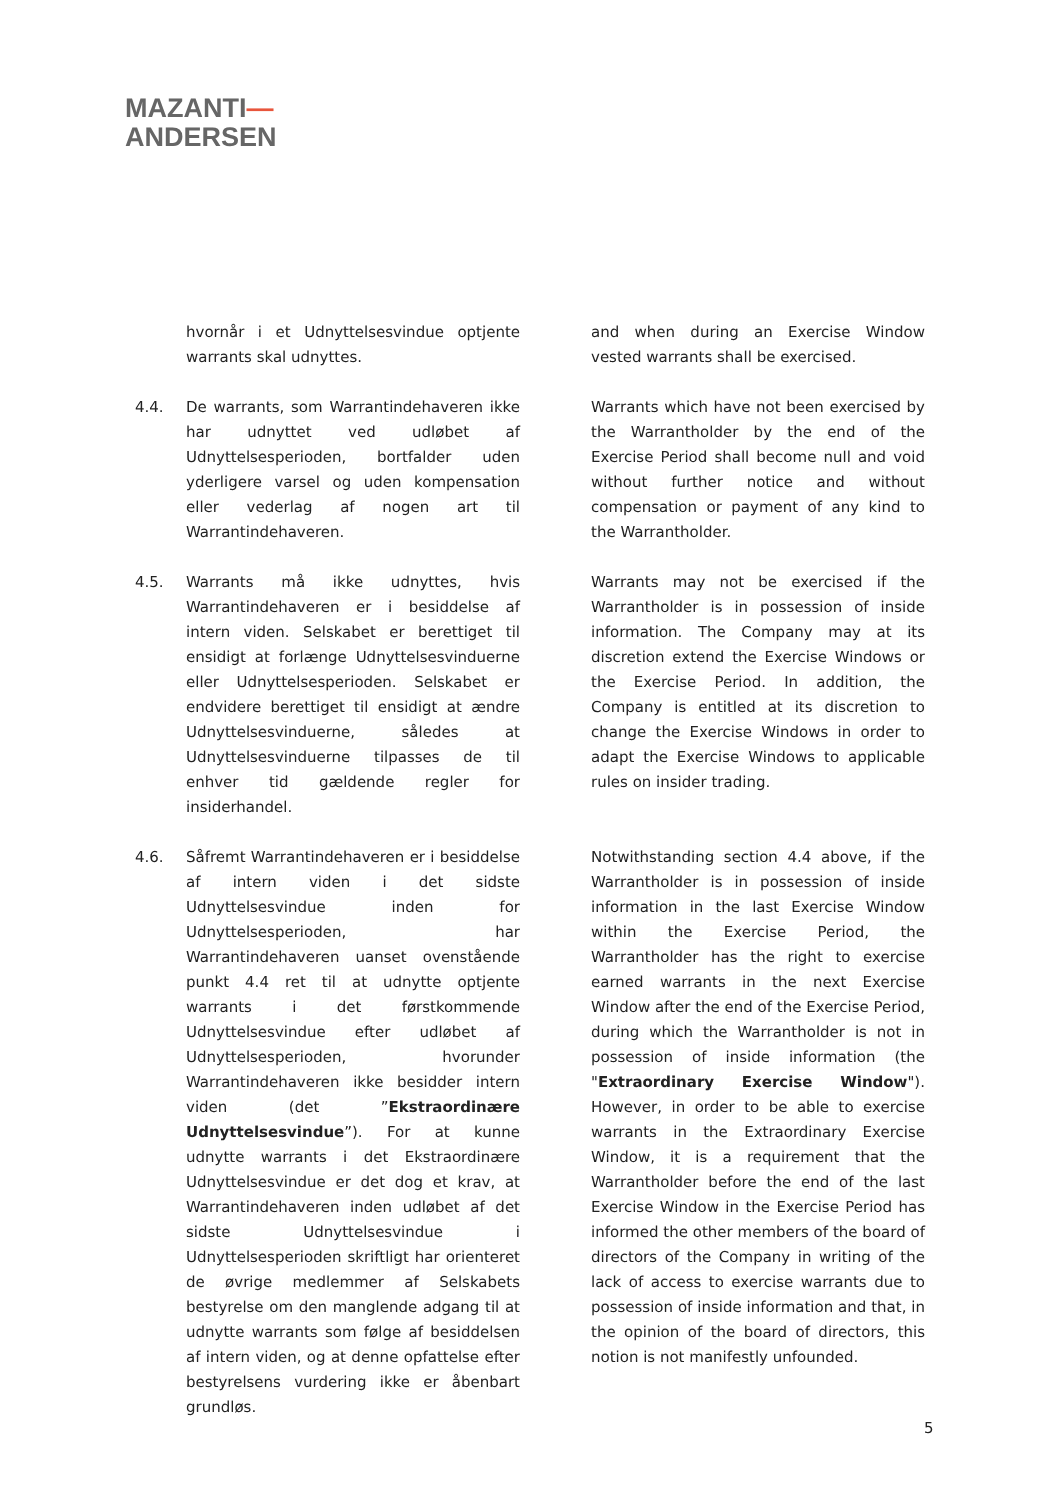MAZANTI—
ANDERSEN
hvornår i et Udnyttelsesvindue optjente warrants skal udnyttes.
and when during an Exercise Window vested warrants shall be exercised.
4.4. De warrants, som Warrantindehaveren ikke har udnyttet ved udløbet af Udnyttelsesperioden, bortfalder uden yderligere varsel og uden kompensation eller vederlag af nogen art til Warrantindehaveren.
Warrants which have not been exercised by the Warrantholder by the end of the Exercise Period shall become null and void without further notice and without compensation or payment of any kind to the Warrantholder.
4.5. Warrants må ikke udnyttes, hvis Warrantindehaveren er i besiddelse af intern viden. Selskabet er berettiget til ensidigt at forlænge Udnyttelsesvinduerne eller Udnyttelsesperioden. Selskabet er endvidere berettiget til ensidigt at ændre Udnyttelsesvinduerne, således at Udnyttelsesvinduerne tilpasses de til enhver tid gældende regler for insiderhandel.
Warrants may not be exercised if the Warrantholder is in possession of inside information. The Company may at its discretion extend the Exercise Windows or the Exercise Period. In addition, the Company is entitled at its discretion to change the Exercise Windows in order to adapt the Exercise Windows to applicable rules on insider trading.
4.6. Såfremt Warrantindehaveren er i besiddelse af intern viden i det sidste Udnyttelsesvindue inden for Udnyttelsesperioden, har Warrantindehaveren uanset ovenstående punkt 4.4 ret til at udnytte optjente warrants i det førstkommende Udnyttelsesvindue efter udløbet af Udnyttelsesperioden, hvorunder Warrantindehaveren ikke besidder intern viden (det ”Ekstraordinære Udnyttelsesvindue”). For at kunne udnytte warrants i det Ekstraordinære Udnyttelsesvindue er det dog et krav, at Warrantindehaveren inden udløbet af det sidste Udnyttelsesvindue i Udnyttelsesperioden skriftligt har orienteret de øvrige medlemmer af Selskabets bestyrelse om den manglende adgang til at udnytte warrants som følge af besiddelsen af intern viden, og at denne opfattelse efter bestyrelsens vurdering ikke er åbenbart grundløs.
Notwithstanding section 4.4 above, if the Warrantholder is in possession of inside information in the last Exercise Window within the Exercise Period, the Warrantholder has the right to exercise earned warrants in the next Exercise Window after the end of the Exercise Period, during which the Warrantholder is not in possession of inside information (the "Extraordinary Exercise Window"). However, in order to be able to exercise warrants in the Extraordinary Exercise Window, it is a requirement that the Warrantholder before the end of the last Exercise Window in the Exercise Period has informed the other members of the board of directors of the Company in writing of the lack of access to exercise warrants due to possession of inside information and that, in the opinion of the board of directors, this notion is not manifestly unfounded.
5